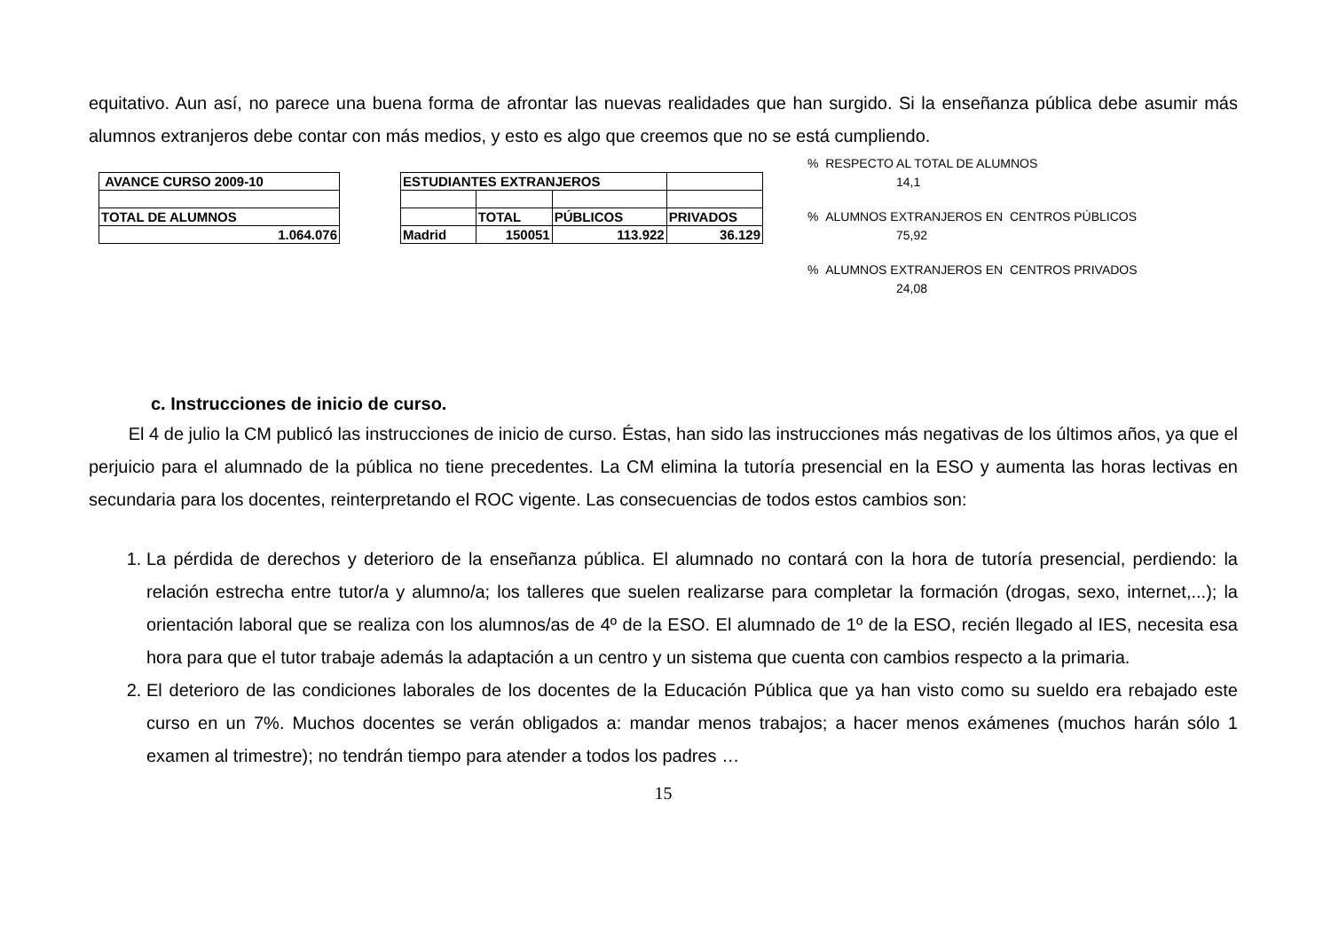equitativo. Aun así, no parece una buena forma de afrontar las nuevas realidades que han surgido. Si la enseñanza pública debe asumir más alumnos extranjeros debe contar con más medios, y esto es algo que creemos que no se está cumpliendo.
| AVANCE CURSO 2009-10 |
| TOTAL DE ALUMNOS |
| 1.064.076 |
| ESTUDIANTES EXTRANJEROS | | | |
| | TOTAL | PÚBLICOS | PRIVADOS |
| Madrid | 150051 | 113.922 | 36.129 |
% RESPECTO AL TOTAL DE ALUMNOS
14,1
% ALUMNOS EXTRANJEROS EN CENTROS PÚBLICOS
75,92
% ALUMNOS EXTRANJEROS EN CENTROS PRIVADOS
24,08
c. Instrucciones de inicio de curso.
El 4 de julio la CM publicó las instrucciones de inicio de curso. Éstas, han sido las instrucciones más negativas de los últimos años, ya que el perjuicio para el alumnado de la pública no tiene precedentes. La CM elimina la tutoría presencial en la ESO y aumenta las horas lectivas en secundaria para los docentes, reinterpretando el ROC vigente. Las consecuencias de todos estos cambios son:
1. La pérdida de derechos y deterioro de la enseñanza pública. El alumnado no contará con la hora de tutoría presencial, perdiendo: la relación estrecha entre tutor/a y alumno/a; los talleres que suelen realizarse para completar la formación (drogas, sexo, internet,...); la orientación laboral que se realiza con los alumnos/as de 4º de la ESO. El alumnado de 1º de la ESO, recién llegado al IES, necesita esa hora para que el tutor trabaje además la adaptación a un centro y un sistema que cuenta con cambios respecto a la primaria.
2. El deterioro de las condiciones laborales de los docentes de la Educación Pública que ya han visto como su sueldo era rebajado este curso en un 7%. Muchos docentes se verán obligados a: mandar menos trabajos; a hacer menos exámenes (muchos harán sólo 1 examen al trimestre); no tendrán tiempo para atender a todos los padres …
15